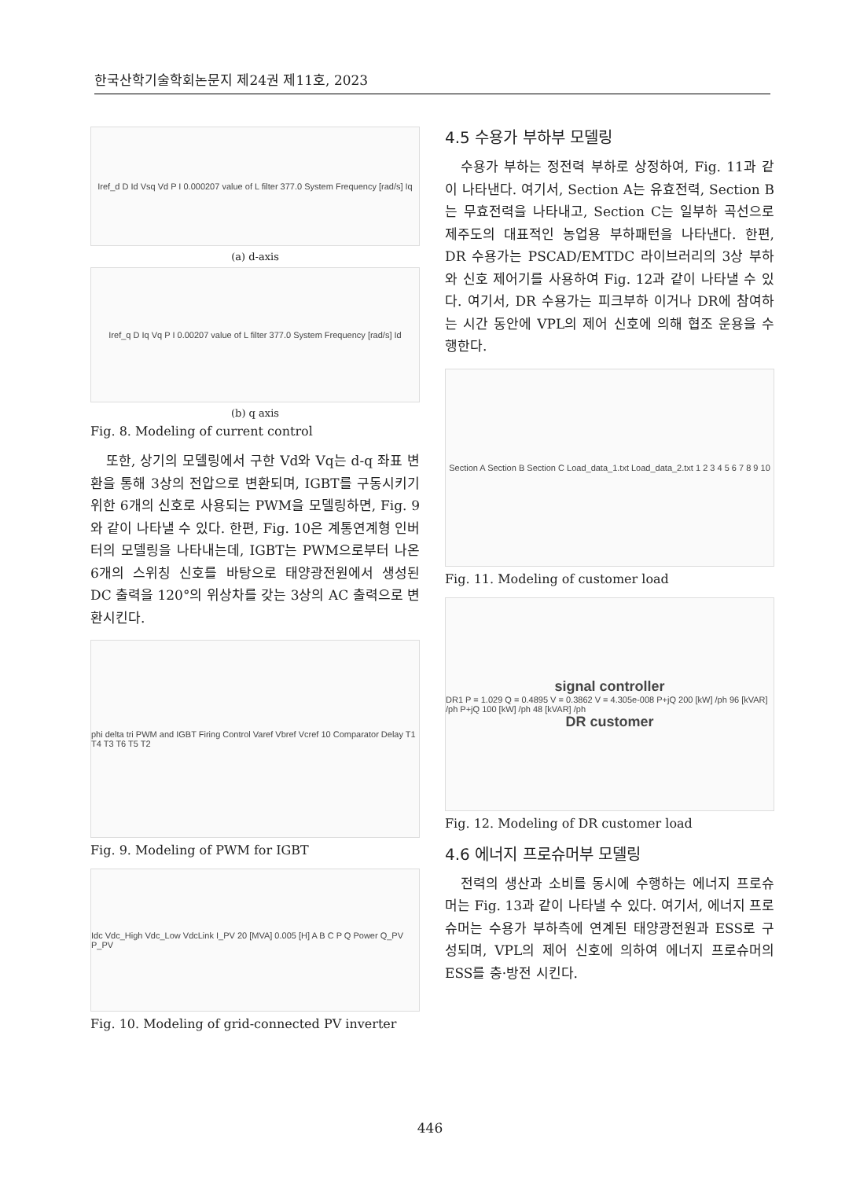한국산학기술학회논문지 제24권 제11호, 2023
Iref_d D Id Vsq Vd P I 0.000207 value of L filter 377.0 System Frequency [rad/s] Iq
(a) d-axis
Iref_q D Iq Vq P I 0.00207 value of L filter 377.0 System Frequency [rad/s] Id
(b) q axis
Fig. 8. Modeling of current control
또한, 상기의 모델링에서 구한 Vd와 Vq는 d-q 좌표 변환을 통해 3상의 전압으로 변환되며, IGBT를 구동시키기 위한 6개의 신호로 사용되는 PWM을 모델링하면, Fig. 9와 같이 나타낼 수 있다. 한편, Fig. 10은 계통연계형 인버터의 모델링을 나타내는데, IGBT는 PWM으로부터 나온 6개의 스위칭 신호를 바탕으로 태양광전원에서 생성된 DC 출력을 120°의 위상차를 갖는 3상의 AC 출력으로 변환시킨다.
phi delta tri PWM and IGBT Firing Control Varef Vbref Vcref 10 Comparator Delay T1 T4 T3 T6 T5 T2
Fig. 9. Modeling of PWM for IGBT
Idc Vdc_High Vdc_Low VdcLink I_PV 20 [MVA] 0.005 [H] A B C P Q Power Q_PV P_PV
Fig. 10. Modeling of grid-connected PV inverter
4.5 수용가 부하부 모델링
수용가 부하는 정전력 부하로 상정하여, Fig. 11과 같이 나타낸다. 여기서, Section A는 유효전력, Section B는 무효전력을 나타내고, Section C는 일부하 곡선으로 제주도의 대표적인 농업용 부하패턴을 나타낸다. 한편, DR 수용가는 PSCAD/EMTDC 라이브러리의 3상 부하와 신호 제어기를 사용하여 Fig. 12과 같이 나타낼 수 있다. 여기서, DR 수용가는 피크부하 이거나 DR에 참여하는 시간 동안에 VPL의 제어 신호에 의해 협조 운용을 수행한다.
Section A Section B Section C Load_data_1.txt Load_data_2.txt 1 2 3 4 5 6 7 8 9 10
Fig. 11. Modeling of customer load
signal controller
DR1 P = 1.029 Q = 0.4895 V = 0.3862 V = 4.305e-008 P+jQ 200 [kW] /ph 96 [kVAR] /ph P+jQ 100 [kW] /ph 48 [kVAR] /ph
DR customer
Fig. 12. Modeling of DR customer load
4.6 에너지 프로슈머부 모델링
전력의 생산과 소비를 동시에 수행하는 에너지 프로슈머는 Fig. 13과 같이 나타낼 수 있다. 여기서, 에너지 프로슈머는 수용가 부하측에 연계된 태양광전원과 ESS로 구성되며, VPL의 제어 신호에 의하여 에너지 프로슈머의 ESS를 충·방전 시킨다.
446